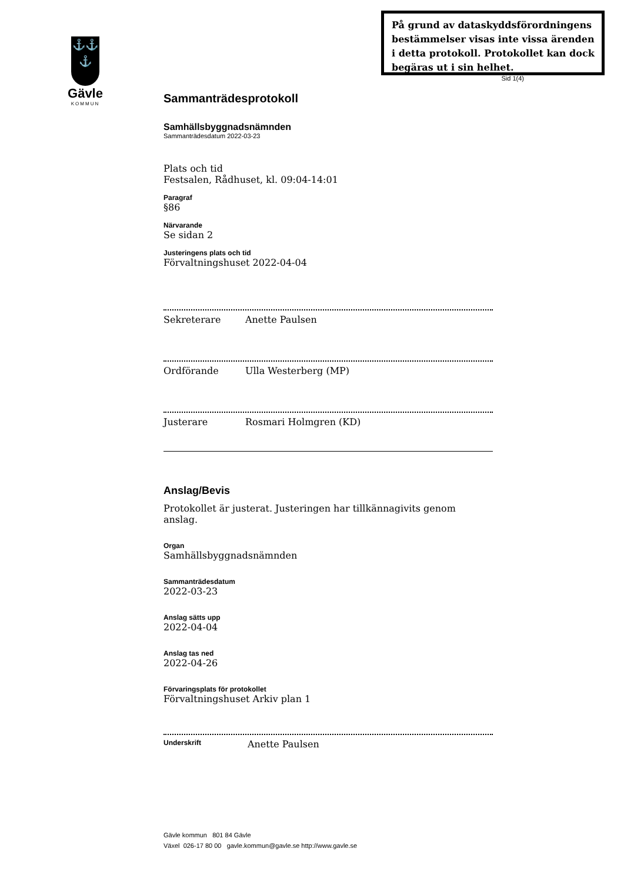På grund av dataskyddsförordningens bestämmelser visas inte vissa ärenden i detta protokoll. Protokollet kan dock begäras ut i sin helhet.
Sid 1(4)
⚓⚓
⚓
Gävle
KOMMUN
Sammanträdesprotokoll
Samhällsbyggnadsnämnden
Sammanträdesdatum 2022-03-23
Plats och tid
Festsalen, Rådhuset, kl. 09:04-14:01
Paragraf
§86
Närvarande
Se sidan 2
Justeringens plats och tid
Förvaltningshuset 2022-04-04
Sekreterare Anette Paulsen
Ordförande Ulla Westerberg (MP)
Justerare Rosmari Holmgren (KD)
Anslag/Bevis
Protokollet är justerat. Justeringen har tillkännagivits genom anslag.
Organ
Samhällsbyggnadsnämnden
Sammanträdesdatum
2022-03-23
Anslag sätts upp
2022-04-04
Anslag tas ned
2022-04-26
Förvaringsplats för protokollet
Förvaltningshuset Arkiv plan 1
Underskrift Anette Paulsen
Gävle kommun 801 84 Gävle
Växel 026-17 80 00 gavle.kommun@gavle.se http://www.gavle.se